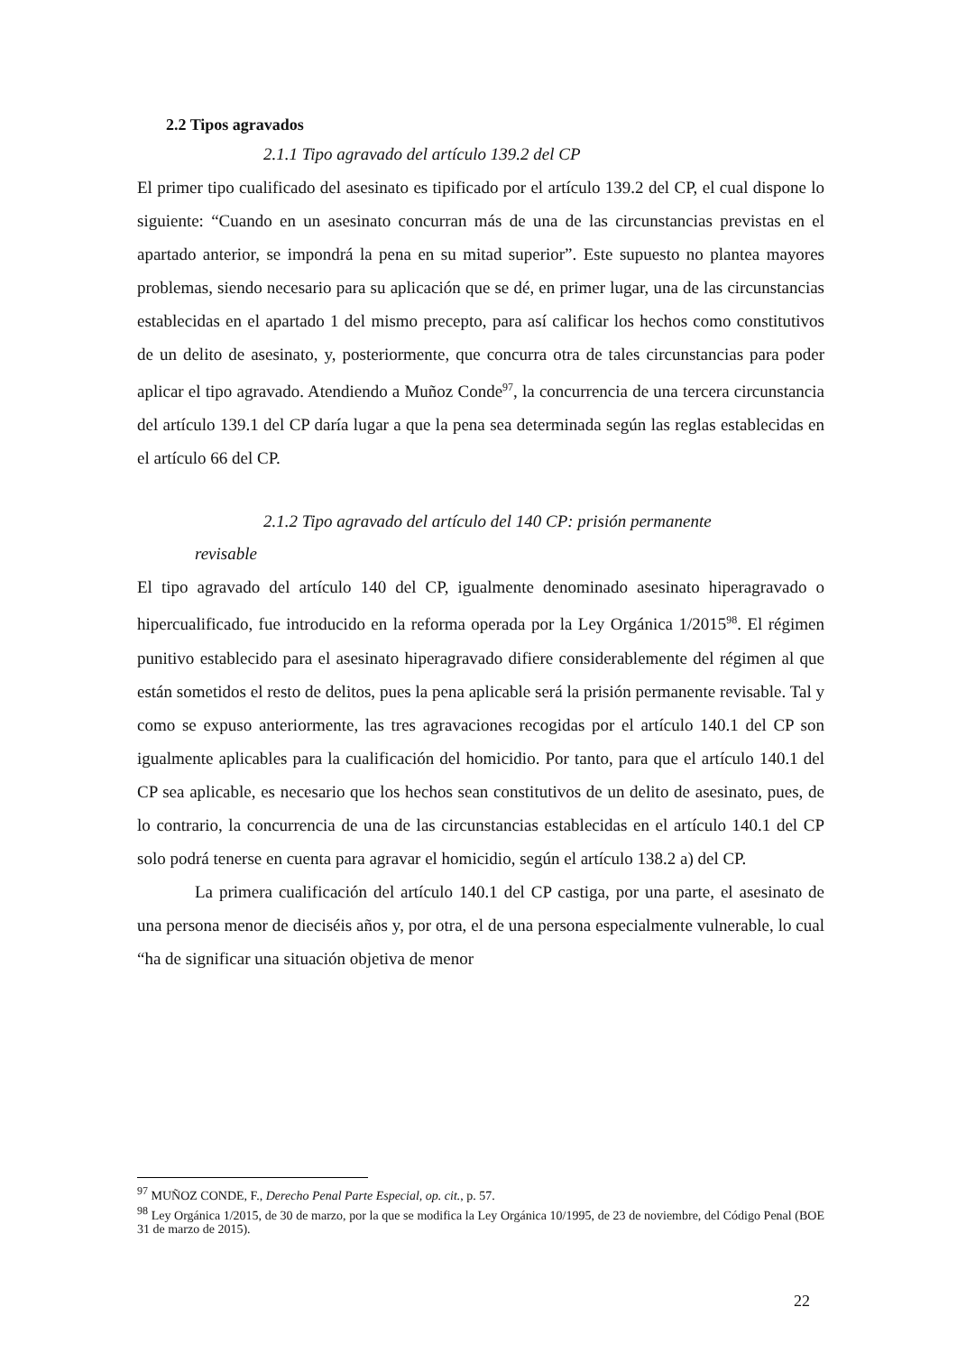2.2 Tipos agravados
2.1.1 Tipo agravado del artículo 139.2 del CP
El primer tipo cualificado del asesinato es tipificado por el artículo 139.2 del CP, el cual dispone lo siguiente: “Cuando en un asesinato concurran más de una de las circunstancias previstas en el apartado anterior, se impondrá la pena en su mitad superior”. Este supuesto no plantea mayores problemas, siendo necesario para su aplicación que se dé, en primer lugar, una de las circunstancias establecidas en el apartado 1 del mismo precepto, para así calificar los hechos como constitutivos de un delito de asesinato, y, posteriormente, que concurra otra de tales circunstancias para poder aplicar el tipo agravado. Atendiendo a Muñoz Conde<sup>97</sup>, la concurrencia de una tercera circunstancia del artículo 139.1 del CP daría lugar a que la pena sea determinada según las reglas establecidas en el artículo 66 del CP.
2.1.2 Tipo agravado del artículo del 140 CP: prisión permanente
revisable
El tipo agravado del artículo 140 del CP, igualmente denominado asesinato hiperagravado o hipercualificado, fue introducido en la reforma operada por la Ley Orgánica 1/2015<sup>98</sup>. El régimen punitivo establecido para el asesinato hiperagravado difiere considerablemente del régimen al que están sometidos el resto de delitos, pues la pena aplicable será la prisión permanente revisable. Tal y como se expuso anteriormente, las tres agravaciones recogidas por el artículo 140.1 del CP son igualmente aplicables para la cualificación del homicidio. Por tanto, para que el artículo 140.1 del CP sea aplicable, es necesario que los hechos sean constitutivos de un delito de asesinato, pues, de lo contrario, la concurrencia de una de las circunstancias establecidas en el artículo 140.1 del CP solo podrá tenerse en cuenta para agravar el homicidio, según el artículo 138.2 a) del CP.
La primera cualificación del artículo 140.1 del CP castiga, por una parte, el asesinato de una persona menor de dieciséis años y, por otra, el de una persona especialmente vulnerable, lo cual “ha de significar una situación objetiva de menor
<sup>97</sup> MUÑOZ CONDE, F., Derecho Penal Parte Especial, op. cit., p. 57.
<sup>98</sup> Ley Orgánica 1/2015, de 30 de marzo, por la que se modifica la Ley Orgánica 10/1995, de 23 de noviembre, del Código Penal (BOE 31 de marzo de 2015).
22